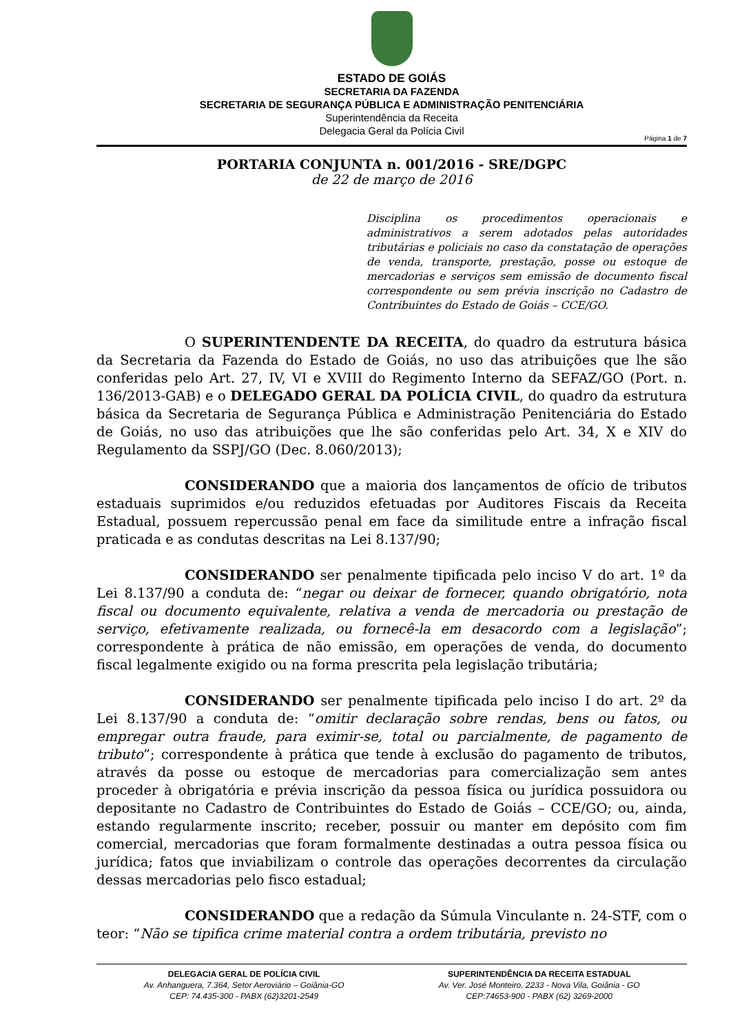ESTADO DE GOIÁS
SECRETARIA DA FAZENDA
SECRETARIA DE SEGURANÇA PÚBLICA E ADMINISTRAÇÃO PENITENCIÁRIA
Superintendência da Receita
Delegacia Geral da Polícia Civil
Página 1 de 7
PORTARIA CONJUNTA n. 001/2016 - SRE/DGPC
de 22 de março de 2016
Disciplina os procedimentos operacionais e administrativos a serem adotados pelas autoridades tributárias e policiais no caso da constatação de operações de venda, transporte, prestação, posse ou estoque de mercadorias e serviços sem emissão de documento fiscal correspondente ou sem prévia inscrição no Cadastro de Contribuintes do Estado de Goiás – CCE/GO.
O SUPERINTENDENTE DA RECEITA, do quadro da estrutura básica da Secretaria da Fazenda do Estado de Goiás, no uso das atribuições que lhe são conferidas pelo Art. 27, IV, VI e XVIII do Regimento Interno da SEFAZ/GO (Port. n. 136/2013-GAB) e o DELEGADO GERAL DA POLÍCIA CIVIL, do quadro da estrutura básica da Secretaria de Segurança Pública e Administração Penitenciária do Estado de Goiás, no uso das atribuições que lhe são conferidas pelo Art. 34, X e XIV do Regulamento da SSPJ/GO (Dec. 8.060/2013);
CONSIDERANDO que a maioria dos lançamentos de ofício de tributos estaduais suprimidos e/ou reduzidos efetuadas por Auditores Fiscais da Receita Estadual, possuem repercussão penal em face da similitude entre a infração fiscal praticada e as condutas descritas na Lei 8.137/90;
CONSIDERANDO ser penalmente tipificada pelo inciso V do art. 1º da Lei 8.137/90 a conduta de: “negar ou deixar de fornecer, quando obrigatório, nota fiscal ou documento equivalente, relativa a venda de mercadoria ou prestação de serviço, efetivamente realizada, ou fornecê-la em desacordo com a legislação”; correspondente à prática de não emissão, em operações de venda, do documento fiscal legalmente exigido ou na forma prescrita pela legislação tributária;
CONSIDERANDO ser penalmente tipificada pelo inciso I do art. 2º da Lei 8.137/90 a conduta de: “omitir declaração sobre rendas, bens ou fatos, ou empregar outra fraude, para eximir-se, total ou parcialmente, de pagamento de tributo”; correspondente à prática que tende à exclusão do pagamento de tributos, através da posse ou estoque de mercadorias para comercialização sem antes proceder à obrigatória e prévia inscrição da pessoa física ou jurídica possuidora ou depositante no Cadastro de Contribuintes do Estado de Goiás – CCE/GO; ou, ainda, estando regularmente inscrito; receber, possuir ou manter em depósito com fim comercial, mercadorias que foram formalmente destinadas a outra pessoa física ou jurídica; fatos que inviabilizam o controle das operações decorrentes da circulação dessas mercadorias pelo fisco estadual;
CONSIDERANDO que a redação da Súmula Vinculante n. 24-STF, com o teor: “Não se tipifica crime material contra a ordem tributária, previsto no
DELEGACIA GERAL DE POLÍCIA CIVIL
Av. Anhanguera, 7.364, Setor Aeroviário – Goiânia-GO
CEP: 74.435-300 - PABX (62)3201-2549
SUPERINTENDÊNCIA DA RECEITA ESTADUAL
Av. Ver. José Monteiro, 2233 - Nova Vila, Goiânia - GO
CEP:74653-900 - PABX (62) 3269-2000